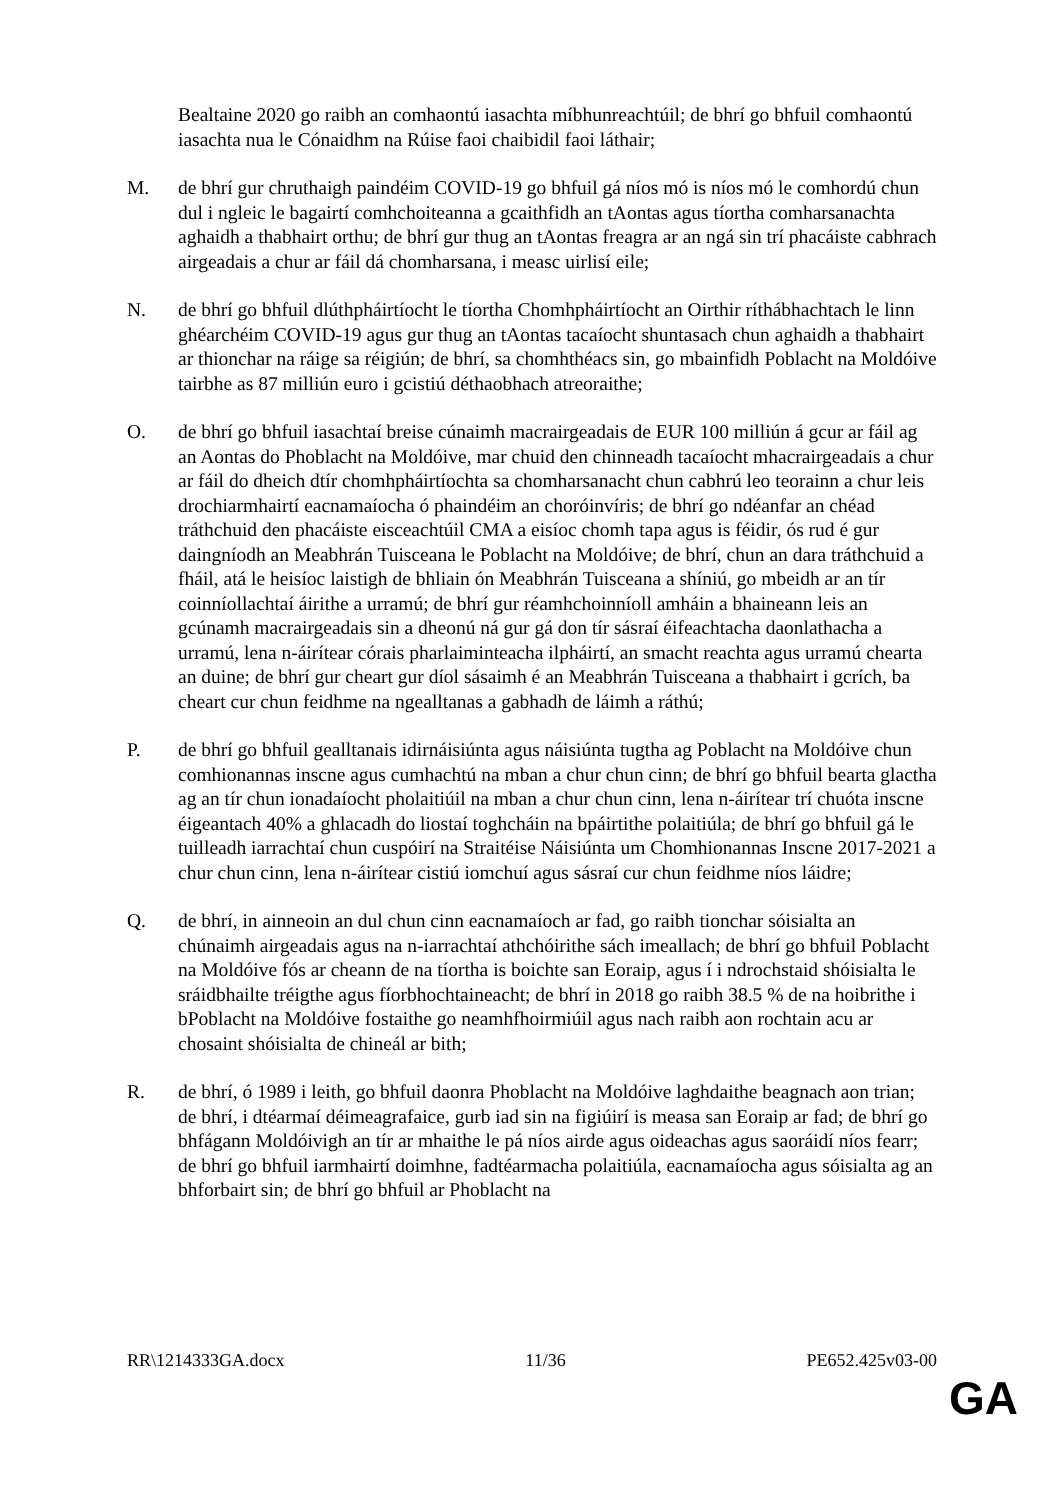Bealtaine 2020 go raibh an comhaontú iasachta míbhunreachtúil; de bhrí go bhfuil comhaontú iasachta nua le Cónaidhm na Rúise faoi chaibidil faoi láthair;
M. de bhrí gur chruthaigh paindéim COVID-19 go bhfuil gá níos mó is níos mó le comhordú chun dul i ngleic le bagairtí comhchoiteanna a gcaithfidh an tAontas agus tíortha comharsanachta aghaidh a thabhairt orthu; de bhrí gur thug an tAontas freagra ar an ngá sin trí phacáiste cabhrach airgeadais a chur ar fáil dá chomharsana, i measc uirlisí eile;
N. de bhrí go bhfuil dlúthpháirtíocht le tíortha Chomhpháirtíocht an Oirthir ríthábhachtach le linn ghéarchéim COVID-19 agus gur thug an tAontas tacaíocht shuntasach chun aghaidh a thabhairt ar thionchar na ráige sa réigiún; de bhrí, sa chomhthéacs sin, go mbainfidh Poblacht na Moldóive tairbhe as 87 milliún euro i gcistiú déthaobhach atreoraithe;
O. de bhrí go bhfuil iasachtaí breise cúnaimh macrairgeadais de EUR 100 milliún á gcur ar fáil ag an Aontas do Phoblacht na Moldóive, mar chuid den chinneadh tacaíocht mhacrairgeadais a chur ar fáil do dheich dtír chomhpháirtíochta sa chomharsanacht chun cabhrú leo teorainn a chur leis drochiarmhairtí eacnamaíocha ó phaindéim an choróinvíris; de bhrí go ndéanfar an chéad tráthchuid den phacáiste eisceachtúil CMA a eisíoc chomh tapa agus is féidir, ós rud é gur daingníodh an Meabhrán Tuisceana le Poblacht na Moldóive; de bhrí, chun an dara tráthchuid a fháil, atá le heisíoc laistigh de bhliain ón Meabhrán Tuisceana a shíniú, go mbeidh ar an tír coinníollachtaí áirithe a urramú; de bhrí gur réamhchoinníoll amháin a bhaineann leis an gcúnamh macrairgeadais sin a dheonú ná gur gá don tír sásraí éifeachtacha daonlathacha a urramú, lena n-áirítear córais pharlaiminteacha ilpháirtí, an smacht reachta agus urramú chearta an duine; de bhrí gur cheart gur díol sásaimh é an Meabhrán Tuisceana a thabhairt i gcrích, ba cheart cur chun feidhme na ngealltanas a gabhadh de láimh a ráthú;
P. de bhrí go bhfuil gealltanais idirnáisiúnta agus náisiúnta tugtha ag Poblacht na Moldóive chun comhionannas inscne agus cumhachtú na mban a chur chun cinn; de bhrí go bhfuil bearta glactha ag an tír chun ionadaíocht pholaitiúil na mban a chur chun cinn, lena n-áirítear trí chuóta inscne éigeantach 40% a ghlacadh do liostaí toghcháin na bpáirtithe polaitiúla; de bhrí go bhfuil gá le tuilleadh iarrachtaí chun cuspóirí na Straitéise Náisiúnta um Chomhionannas Inscne 2017-2021 a chur chun cinn, lena n-áirítear cistiú iomchuí agus sásraí cur chun feidhme níos láidre;
Q. de bhrí, in ainneoin an dul chun cinn eacnamaíoch ar fad, go raibh tionchar sóisialta an chúnaimh airgeadais agus na n-iarrachtaí athchóirithe sách imeallach; de bhrí go bhfuil Poblacht na Moldóive fós ar cheann de na tíortha is boichte san Eoraip, agus í i ndrochstaid shóisialta le sráidbhailte tréigthe agus fíorbhochtaineacht; de bhrí in 2018 go raibh 38.5 % de na hoibrithe i bPoblacht na Moldóive fostaithe go neamhfhoirmiúil agus nach raibh aon rochtain acu ar chosaint shóisialta de chineál ar bith;
R. de bhrí, ó 1989 i leith, go bhfuil daonra Phoblacht na Moldóive laghdaithe beagnach aon trian; de bhrí, i dtéarmaí déimeagrafaice, gurb iad sin na figiúirí is measa san Eoraip ar fad; de bhrí go bhfágann Moldóivigh an tír ar mhaithe le pá níos airde agus oideachas agus saoráidí níos fearr; de bhrí go bhfuil iarmhairtí doimhne, fadtéarmacha polaitiúla, eacnamaíocha agus sóisialta ag an bhforbairt sin; de bhrí go bhfuil ar Phoblacht na
RR\1214333GA.docx 11/36 PE652.425v03-00
GA